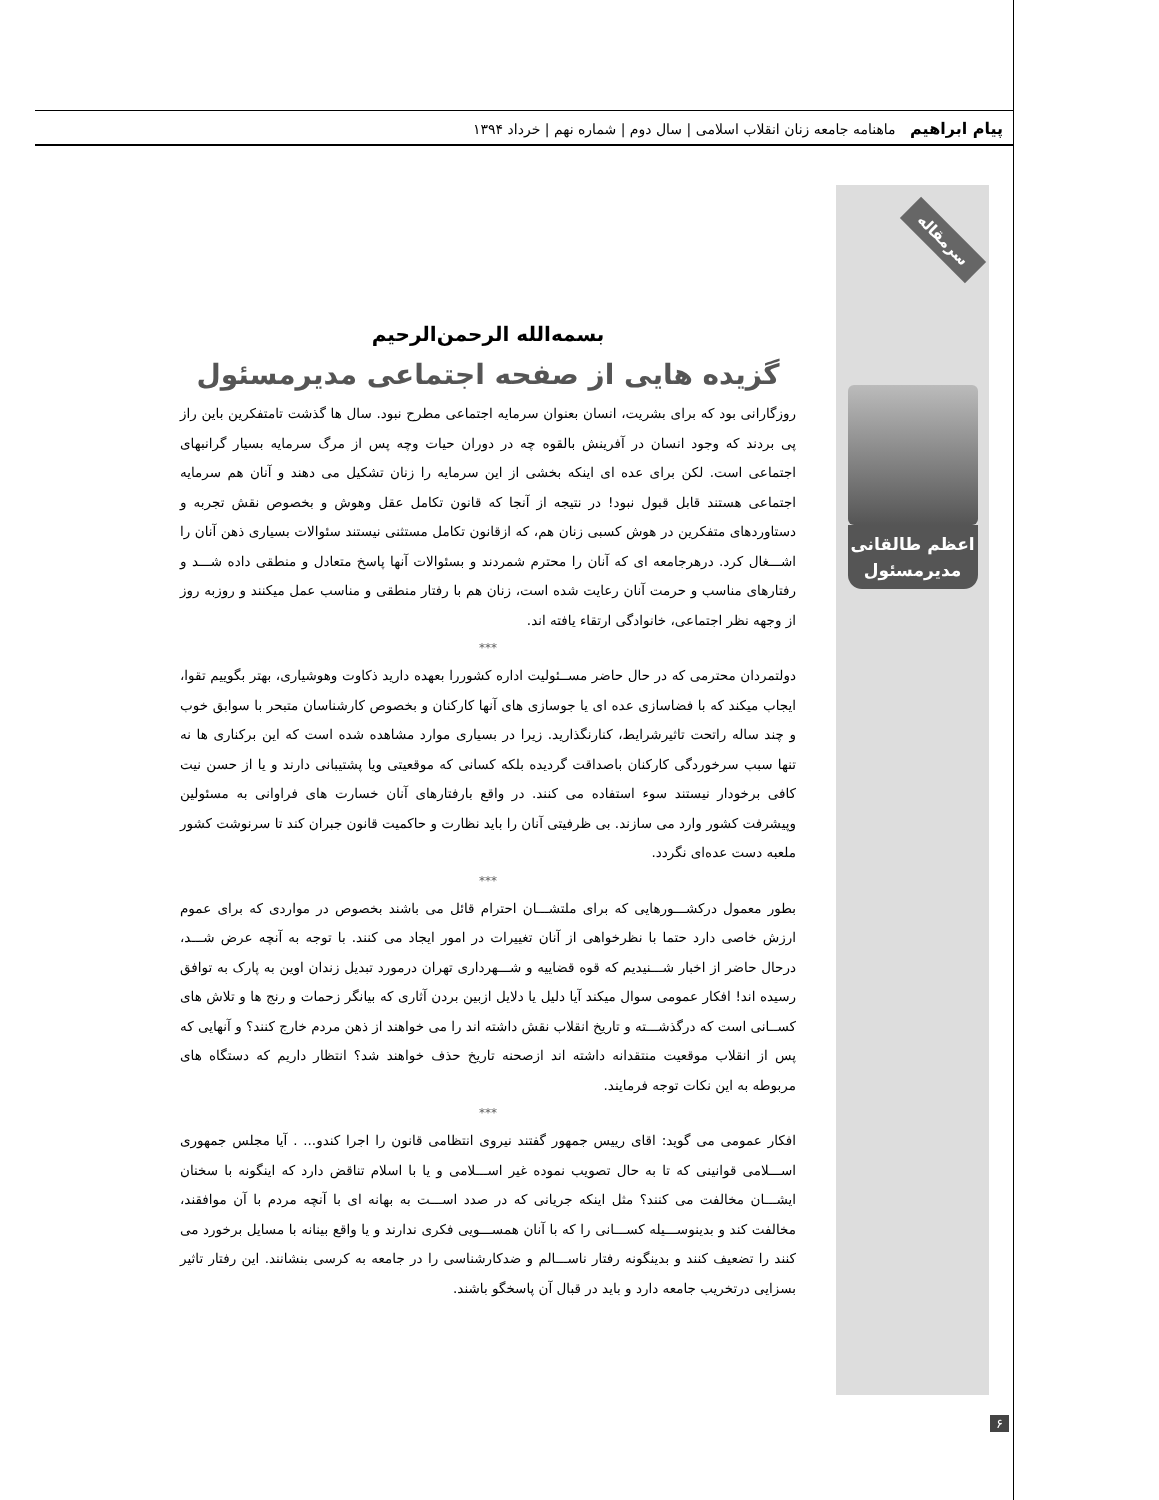پیام ابراهیم ماهنامه جامعه زنان انقلاب اسلامی | سال دوم | شماره نهم | خرداد ۱۳۹۴
سرمقاله
اعظم طالقانی
مدیرمسئول
بسمه‌الله الرحمن‌الرحیم
گزیده هایی از صفحه اجتماعی مدیرمسئول
روزگارانی بود که برای بشریت، انسان بعنوان سرمایه اجتماعی مطرح نبود. سال ها گذشت تامتفکرین باین راز پی بردند که وجود انسان در آفرینش بالقوه چه در دوران حیات وچه پس از مرگ سرمایه بسیار گرانبهای اجتماعی است. لکن برای عده ای اینکه بخشی از این سرمایه را زنان تشکیل می دهند و آنان هم سرمایه اجتماعی هستند قابل قبول نبود! در نتیجه از آنجا که قانون تکامل عقل وهوش و بخصوص نقش تجربه و دستاوردهای متفکرین در هوش کسبی زنان هم، که ازقانون تکامل مستثنی نیستند سئوالات بسیاری ذهن آنان را اشـــغال کرد. درهرجامعه ای که آنان را محترم شمردند و بسئوالات آنها پاسخ متعادل و منطقی داده شـــد و رفتارهای مناسب و حرمت آنان رعایت شده است، زنان هم با رفتار منطقی و مناسب عمل میکنند و روزبه روز از وجهه نظر اجتماعی، خانوادگی ارتقاء یافته اند.
***
دولتمردان محترمی که در حال حاضر مســئولیت اداره کشوررا بعهده دارید ذکاوت وهوشیاری، بهتر بگوییم تقوا، ایجاب میکند که با فضاسازی عده ای یا جوسازی های آنها کارکنان و بخصوص کارشناسان متبحر با سوابق خوب و چند ساله راتحت تاثیرشرایط، کنارنگذارید. زیرا در بسیاری موارد مشاهده شده است که این برکناری ها نه تنها سبب سرخوردگی کارکنان باصداقت گردیده بلکه کسانی که موقعیتی ویا پشتیبانی دارند و یا از حسن نیت کافی برخودار نیستند سوء استفاده می کنند. در واقع بارفتارهای آنان خسارت های فراوانی به مسئولین وپیشرفت کشور وارد می سازند. بی ظرفیتی آنان را باید نظارت و حاکمیت قانون جبران کند تا سرنوشت کشور ملعبه دست عده‌ای نگردد.
***
بطور معمول درکشـــورهایی که برای ملتشـــان احترام قائل می باشند بخصوص در مواردی که برای عموم ارزش خاصی دارد حتما با نظرخواهی از آنان تغییرات در امور ایجاد می کنند. با توجه به آنچه عرض شـــد، درحال حاضر از اخبار شـــنیدیم که قوه قضاییه و شـــهرداری تهران درمورد تبدیل زندان اوین به پارک به توافق رسیده اند! افکار عمومی سوال میکند آیا دلیل یا دلایل ازبین بردن آثاری که بیانگر زحمات و رنج ها و تلاش های کســانی است که درگذشـــته و تاریخ انقلاب نقش داشته اند را می خواهند از ذهن مردم خارج کنند؟ و آنهایی که پس از انقلاب موقعیت منتقدانه داشته اند ازصحنه تاریخ حذف خواهند شد؟ انتظار داریم که دستگاه های مربوطه به این نکات توجه فرمایند.
***
افکار عمومی می گوید: اقای رییس جمهور گفتند نیروی انتظامی قانون را اجرا کندو... . آیا مجلس جمهوری اســـلامی قوانینی که تا به حال تصویب نموده غیر اســـلامی و یا با اسلام تناقض دارد که اینگونه با سخنان ایشـــان مخالفت می کنند؟ مثل اینکه جریانی که در صدد اســـت به بهانه ای با آنچه مردم با آن موافقند، مخالفت کند و بدینوســـیله کســـانی را که با آنان همســـویی فکری ندارند و یا واقع بینانه با مسایل برخورد می کنند را تضعیف کنند و بدینگونه رفتار ناســـالم و ضدکارشناسی را در جامعه به کرسی بنشانند. این رفتار تاثیر بسزایی درتخریب جامعه دارد و باید در قبال آن پاسخگو باشند.
۶